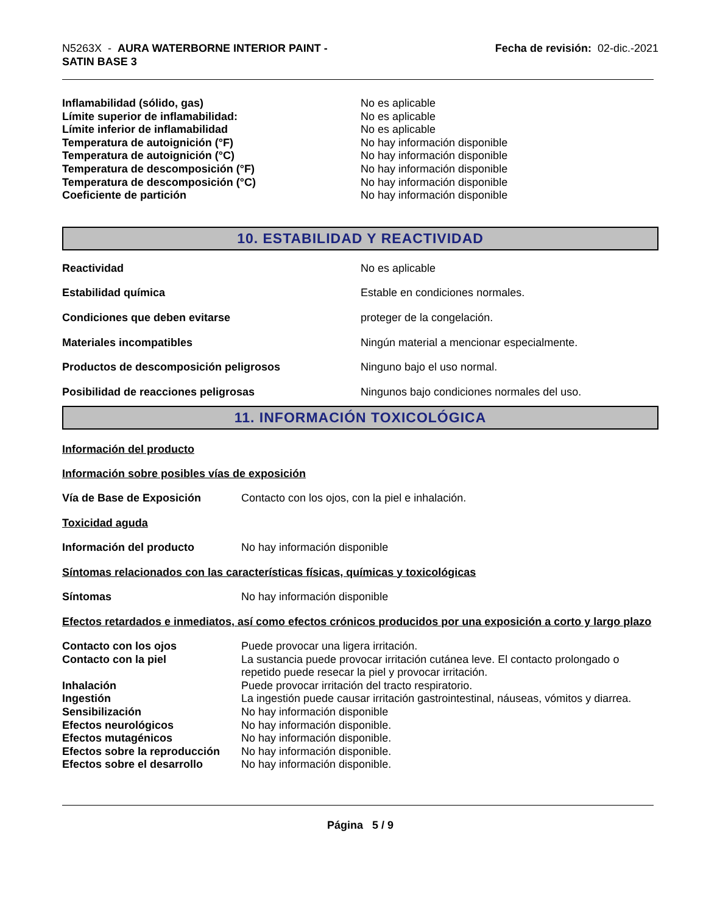N5263X - AURA WATERBORNE INTERIOR PAINT -
SATIN BASE 3
Fecha de revisión: 02-dic.-2021
Inflamabilidad (sólido, gas) No es aplicable
Límite superior de inflamabilidad: No es aplicable
Límite inferior de inflamabilidad No es aplicable
Temperatura de autoignición (°F) No hay información disponible
Temperatura de autoignición (°C) No hay información disponible
Temperatura de descomposición (°F) No hay información disponible
Temperatura de descomposición (°C) No hay información disponible
Coeficiente de partición No hay información disponible
10. ESTABILIDAD Y REACTIVIDAD
Reactividad No es aplicable
Estabilidad química Estable en condiciones normales.
Condiciones que deben evitarse proteger de la congelación.
Materiales incompatibles Ningún material a mencionar especialmente.
Productos de descomposición peligrosos Ninguno bajo el uso normal.
Posibilidad de reacciones peligrosas Ningunos bajo condiciones normales del uso.
11. INFORMACIÓN TOXICOLÓGICA
Información del producto
Información sobre posibles vías de exposición
Vía de Base de Exposición Contacto con los ojos, con la piel e inhalación.
Toxicidad aguda
Información del producto No hay información disponible
Síntomas relacionados con las características físicas, químicas y toxicológicas
Síntomas No hay información disponible
Efectos retardados e inmediatos, así como efectos crónicos producidos por una exposición a corto y largo plazo
Contacto con los ojos Puede provocar una ligera irritación.
Contacto con la piel La sustancia puede provocar irritación cutánea leve. El contacto prolongado o repetido puede resecar la piel y provocar irritación.
Inhalación Puede provocar irritación del tracto respiratorio.
Ingestión La ingestión puede causar irritación gastrointestinal, náuseas, vómitos y diarrea.
Sensibilización No hay información disponible
Efectos neurológicos No hay información disponible.
Efectos mutagénicos No hay información disponible.
Efectos sobre la reproducción
No hay información disponible.
Efectos sobre el desarrollo No hay información disponible.
Página 5 / 9